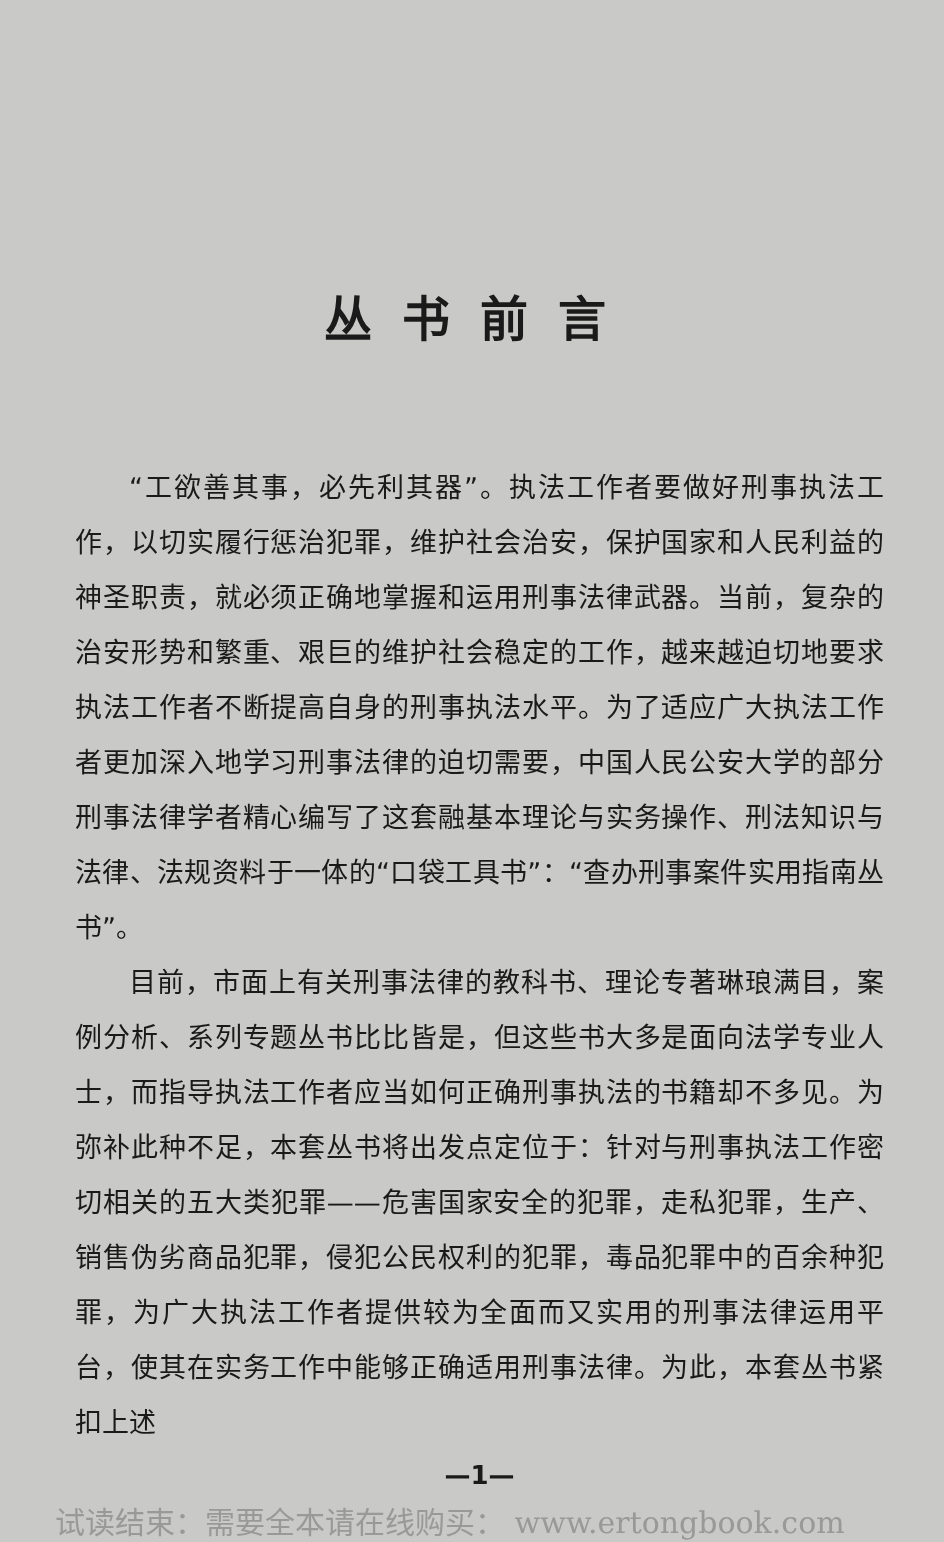丛书前言
“工欲善其事，必先利其器”。执法工作者要做好刑事执法工作，以切实履行惩治犯罪，维护社会治安，保护国家和人民利益的神圣职责，就必须正确地掌握和运用刑事法律武器。当前，复杂的治安形势和繁重、艰巨的维护社会稳定的工作，越来越迫切地要求执法工作者不断提高自身的刑事执法水平。为了适应广大执法工作者更加深入地学习刑事法律的迫切需要，中国人民公安大学的部分刑事法律学者精心编写了这套融基本理论与实务操作、刑法知识与法律、法规资料于一体的“口袋工具书”：“查办刑事案件实用指南丛书”。
目前，市面上有关刑事法律的教科书、理论专著琳琅满目，案例分析、系列专题丛书比比皆是，但这些书大多是面向法学专业人士，而指导执法工作者应当如何正确刑事执法的书籍却不多见。为弥补此种不足，本套丛书将出发点定位于：针对与刑事执法工作密切相关的五大类犯罪——危害国家安全的犯罪，走私犯罪，生产、销售伪劣商品犯罪，侵犯公民权利的犯罪，毒品犯罪中的百余种犯罪，为广大执法工作者提供较为全面而又实用的刑事法律运用平台，使其在实务工作中能够正确适用刑事法律。为此，本套丛书紧扣上述
—1—
试读结束：需要全本请在线购买： www.ertongbook.com